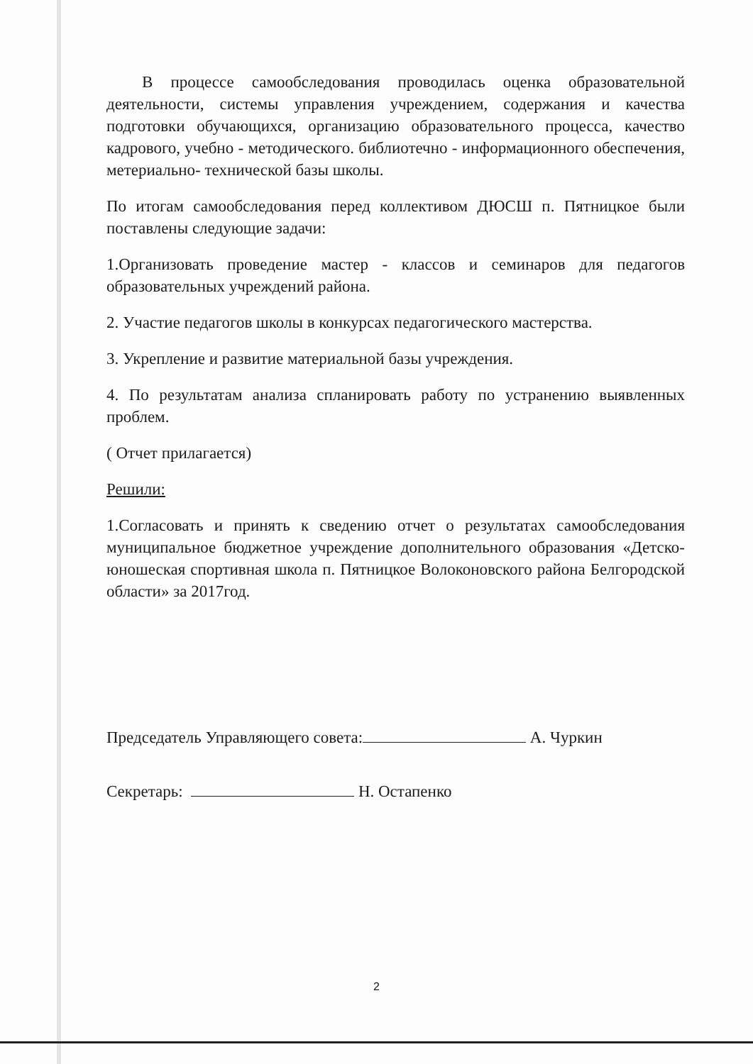В процессе самообследования проводилась оценка образовательной деятельности, системы управления учреждением, содержания и качества подготовки обучающихся, организацию образовательного процесса, качество кадрового, учебно - методического. библиотечно - информационного обеспечения, метериально- технической базы школы.
По итогам самообследования перед коллективом ДЮСШ п. Пятницкое были поставлены следующие задачи:
1.Организовать проведение мастер - классов и семинаров для педагогов образовательных учреждений района.
2. Участие педагогов школы в конкурсах педагогического мастерства.
3. Укрепление и развитие материальной базы учреждения.
4. По результатам анализа спланировать работу по устранению выявленных проблем.
( Отчет прилагается)
Решили:
1.Согласовать и принять к сведению отчет о результатах самообследования муниципальное бюджетное учреждение дополнительного образования «Детско- юношеская спортивная школа п. Пятницкое Волоконовского района Белгородской области» за 2017год.
Председатель Управляющего совета: А. Чуркин
Секретарь: Н. Остапенко
2